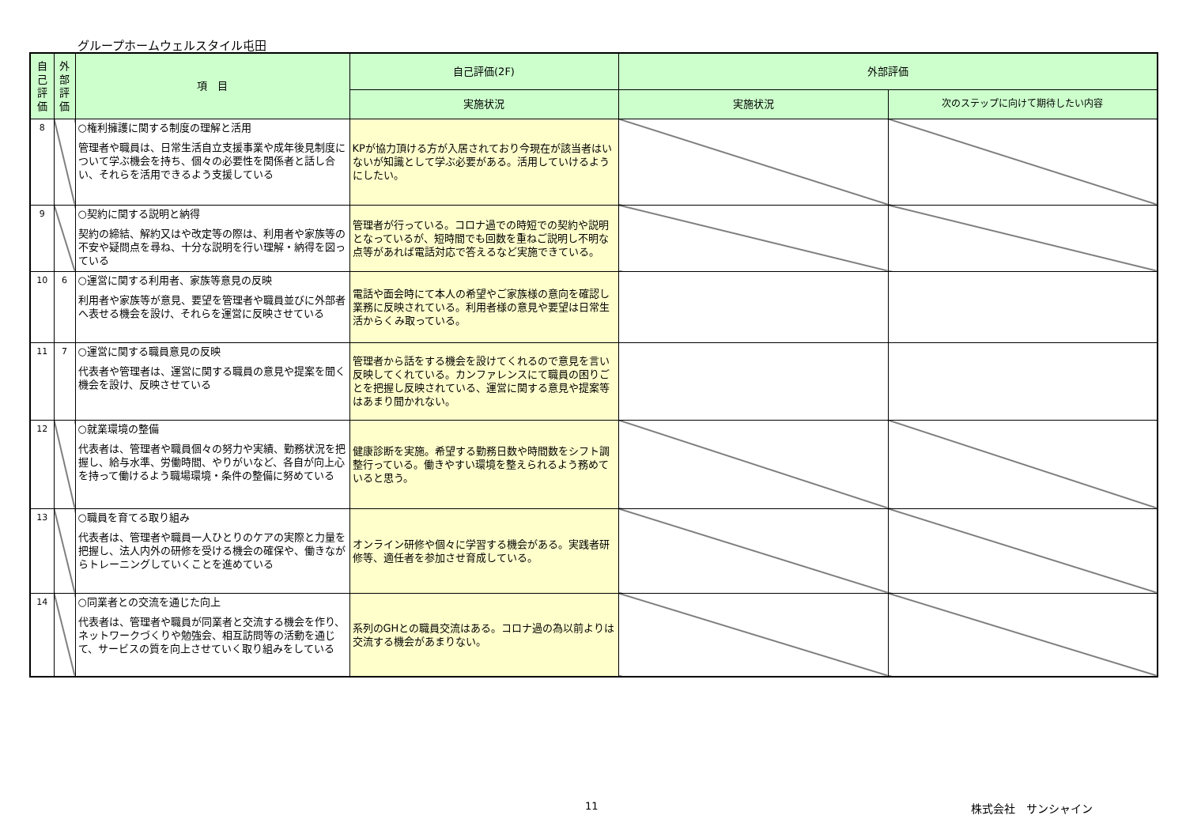グループホームウェルスタイル屯田
| 自己評価 | 外部評価 | 項 目 | 自己評価(2F) | 外部評価 | |
| --- | --- | --- | --- | --- | --- |
| | | | 実施状況 | 実施状況 | 次のステップに向けて期待したい内容 |
| 8 | | ○権利擁護に関する制度の理解と活用 管理者や職員は、日常生活自立支援事業や成年後見制度について学ぶ機会を持ち、個々の必要性を関係者と話し合い、それらを活用できるよう支援している | KPが協力頂ける方が入居されており今現在が該当者はいないが知識として学ぶ必要がある。活用していけるようにしたい。 | | |
| 9 | | ○契約に関する説明と納得 契約の締結、解約又はや改定等の際は、利用者や家族等の不安や疑問点を尋ね、十分な説明を行い理解・納得を図っている | 管理者が行っている。コロナ過での時短での契約や説明となっているが、短時間でも回数を重ねご説明し不明な点等があれば電話対応で答えるなど実施できている。 | | |
| 10 | 6 | ○運営に関する利用者、家族等意見の反映 利用者や家族等が意見、要望を管理者や職員並びに外部者へ表せる機会を設け、それらを運営に反映させている | 電話や面会時にて本人の希望やご家族様の意向を確認し業務に反映されている。利用者様の意見や要望は日常生活からくみ取っている。 | | |
| 11 | 7 | ○運営に関する職員意見の反映 代表者や管理者は、運営に関する職員の意見や提案を聞く機会を設け、反映させている | 管理者から話をする機会を設けてくれるので意見を言い反映してくれている。カンファレンスにて職員の困りごとを把握し反映されている、運営に関する意見や提案等はあまり聞かれない。 | | |
| 12 | | ○就業環境の整備 代表者は、管理者や職員個々の努力や実績、勤務状況を把握し、給与水準、労働時間、やりがいなど、各自が向上心を持って働けるよう職場環境・条件の整備に努めている | 健康診断を実施。希望する勤務日数や時間数をシフト調整行っている。働きやすい環境を整えられるよう務めていると思う。 | | |
| 13 | | ○職員を育てる取り組み 代表者は、管理者や職員一人ひとりのケアの実際と力量を把握し、法人内外の研修を受ける機会の確保や、働きながらトレーニングしていくことを進めている | オンライン研修や個々に学習する機会がある。実践者研修等、適任者を参加させ育成している。 | | |
| 14 | | ○同業者との交流を通じた向上 代表者は、管理者や職員が同業者と交流する機会を作り、ネットワークづくりや勉強会、相互訪問等の活動を通じて、サービスの質を向上させていく取り組みをしている | 系列のGHとの職員交流はある。コロナ過の為以前よりは交流する機会があまりない。 | | |
11 株式会社　サンシャイン